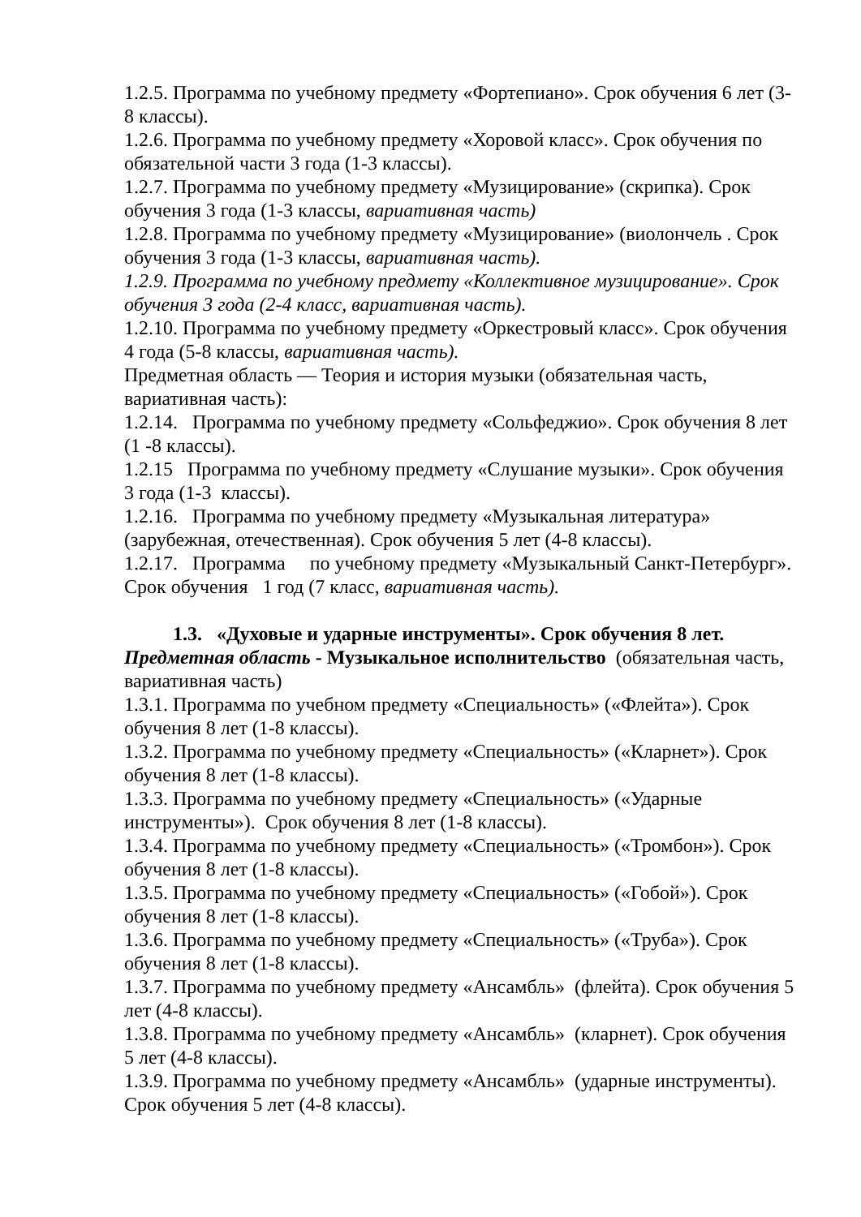1.2.5. Программа по учебному предмету «Фортепиано». Срок обучения 6 лет (3-8 классы).
1.2.6. Программа по учебному предмету «Хоровой класс». Срок обучения по обязательной части 3 года (1-3 классы).
1.2.7. Программа по учебному предмету «Музицирование» (скрипка). Срок обучения 3 года (1-3 классы, вариативная часть)
1.2.8. Программа по учебному предмету «Музицирование» (виолончель . Срок обучения 3 года (1-3 классы, вариативная часть).
1.2.9. Программа по учебному предмету «Коллективное музицирование». Срок обучения 3 года (2-4 класс, вариативная часть).
1.2.10. Программа по учебному предмету «Оркестровый класс». Срок обучения 4 года (5-8 классы, вариативная часть).
Предметная область — Теория и история музыки (обязательная часть, вариативная часть):
1.2.14. Программа по учебному предмету «Сольфеджио». Срок обучения 8 лет (1 -8 классы).
1.2.15 Программа по учебному предмету «Слушание музыки». Срок обучения 3 года (1-3 классы).
1.2.16. Программа по учебному предмету «Музыкальная литература» (зарубежная, отечественная). Срок обучения 5 лет (4-8 классы).
1.2.17. Программа по учебному предмету «Музыкальный Санкт-Петербург». Срок обучения 1 год (7 класс, вариативная часть).
1.3. «Духовые и ударные инструменты». Срок обучения 8 лет.
Предметная область - Музыкальное исполнительство (обязательная часть, вариативная часть)
1.3.1. Программа по учебном предмету «Специальность» («Флейта»). Срок обучения 8 лет (1-8 классы).
1.3.2. Программа по учебному предмету «Специальность» («Кларнет»). Срок обучения 8 лет (1-8 классы).
1.3.3. Программа по учебному предмету «Специальность» («Ударные инструменты»). Срок обучения 8 лет (1-8 классы).
1.3.4. Программа по учебному предмету «Специальность» («Тромбон»). Срок обучения 8 лет (1-8 классы).
1.3.5. Программа по учебному предмету «Специальность» («Гобой»). Срок обучения 8 лет (1-8 классы).
1.3.6. Программа по учебному предмету «Специальность» («Труба»). Срок обучения 8 лет (1-8 классы).
1.3.7. Программа по учебному предмету «Ансамбль» (флейта). Срок обучения 5 лет (4-8 классы).
1.3.8. Программа по учебному предмету «Ансамбль» (кларнет). Срок обучения 5 лет (4-8 классы).
1.3.9. Программа по учебному предмету «Ансамбль» (ударные инструменты). Срок обучения 5 лет (4-8 классы).